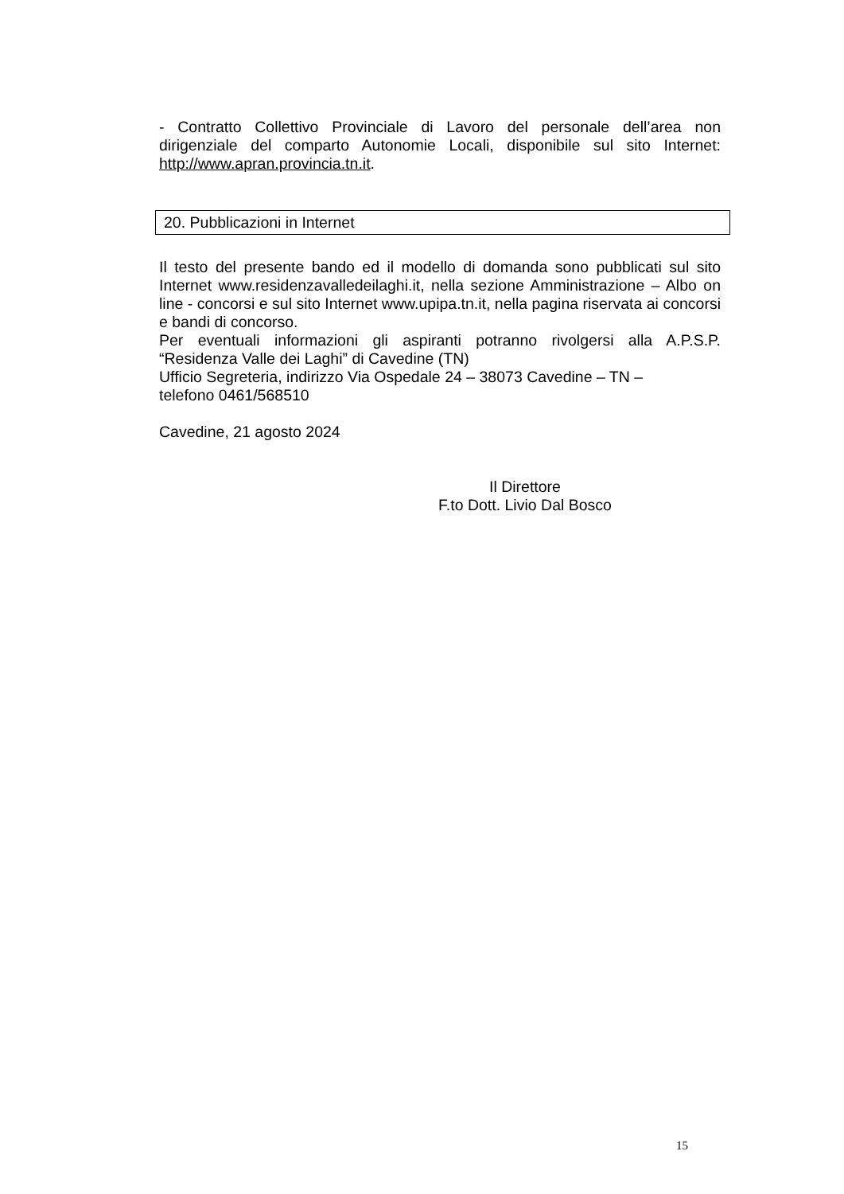- Contratto Collettivo Provinciale di Lavoro del personale dell’area non dirigenziale del comparto Autonomie Locali, disponibile sul sito Internet: http://www.apran.provincia.tn.it.
20. Pubblicazioni in Internet
Il testo del presente bando ed il modello di domanda sono pubblicati sul sito Internet www.residenzavalledeilaghi.it, nella sezione Amministrazione – Albo on line - concorsi e sul sito Internet www.upipa.tn.it, nella pagina riservata ai concorsi e bandi di concorso.
Per eventuali informazioni gli aspiranti potranno rivolgersi alla A.P.S.P. “Residenza Valle dei Laghi” di Cavedine (TN)
Ufficio Segreteria, indirizzo Via Ospedale 24 – 38073 Cavedine – TN –
telefono 0461/568510
Cavedine, 21 agosto 2024
Il Direttore
F.to Dott. Livio Dal Bosco
15